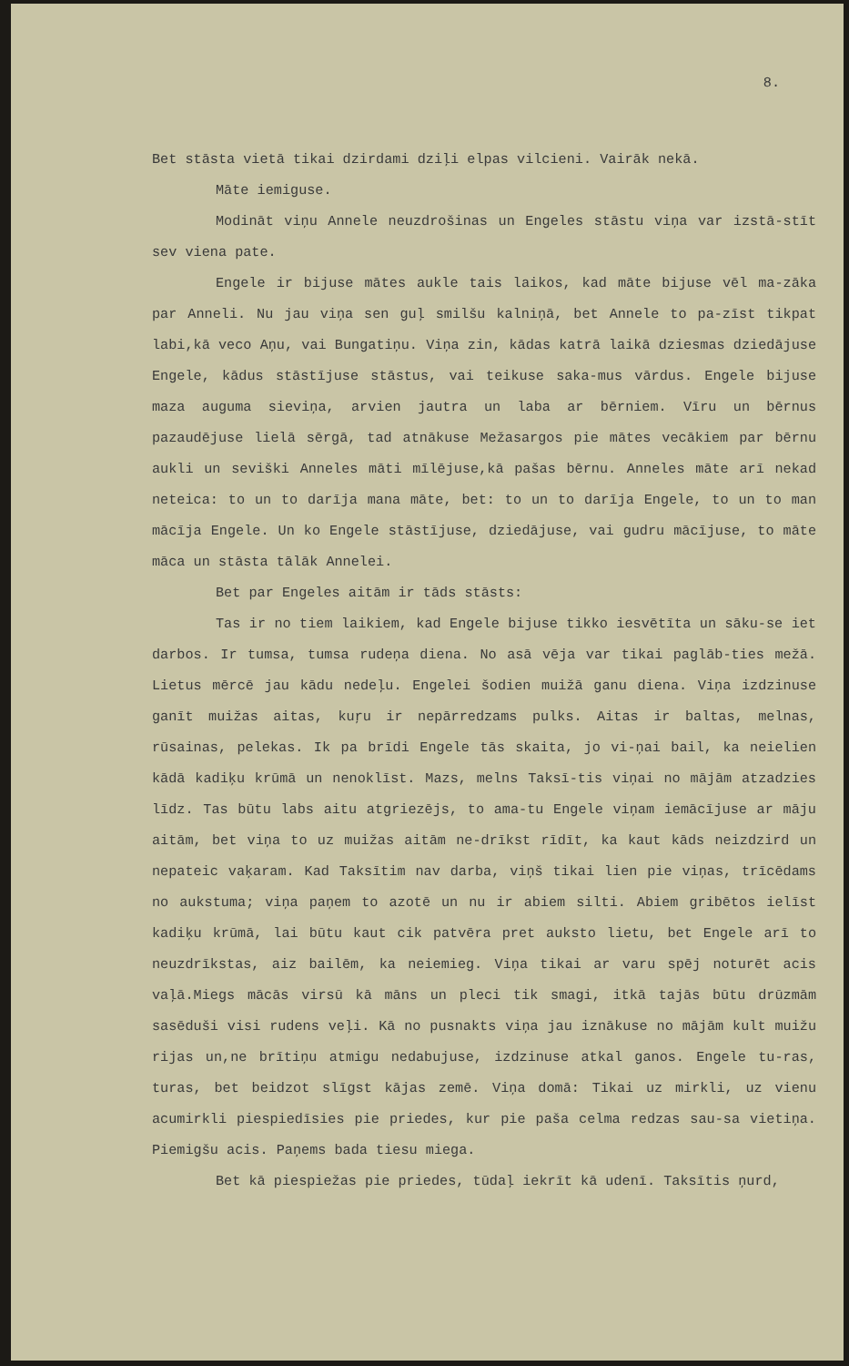8.
Bet stāsta vietā tikai dzirdami dziļi elpas vilcieni. Vairāk nekā.
Māte iemiguse.
Modināt viņu Annele neuzdrošinas un Engeles stāstu viņa var izstā-stīt sev viena pate.
Engele ir bijuse mātes aukle tais laikos, kad māte bijuse vēl ma-zāka par Anneli. Nu jau viņa sen guļ smilšu kalniņā, bet Annele to pa-zīst tikpat labi,kā veco Aņu, vai Bungatiņu. Viņa zin, kādas katrā laikā dziesmas dziedājuse Engele, kādus stāstījuse stāstus, vai teikuse saka-mus vārdus. Engele bijuse maza auguma sieviņa, arvien jautra un laba ar bērniem. Vīru un bērnus pazaudējuse lielā sērgā, tad atnākuse Mežasargos pie mātes vecākiem par bērnu aukli un seviški Anneles māti mīlējuse,kā pašas bērnu. Anneles māte arī nekad neteica: to un to darīja mana māte, bet: to un to darīja Engele, to un to man mācīja Engele. Un ko Engele stāstījuse, dziedājuse, vai gudru mācījuse, to māte māca un stāsta tālāk Annelei.
Bet par Engeles aitām ir tāds stāsts:
Tas ir no tiem laikiem, kad Engele bijuse tikko iesvētīta un sāku-se iet darbos. Ir tumsa, tumsa rudeņa diena. No asā vēja var tikai paglāb-ties mežā. Lietus mērcē jau kādu nedeļu. Engelei šodien muižā ganu diena. Viņa izdzinuse ganīt muižas aitas, kuŗu ir nepārredzams pulks. Aitas ir baltas, melnas, rūsainas, pelekas. Ik pa brīdi Engele tās skaita, jo vi-ņai bail, ka neielien kādā kadiķu krūmā un nenoklīst. Mazs, melns Taksī-tis viņai no mājām atzadzies līdz. Tas būtu labs aitu atgriezējs, to ama-tu Engele viņam iemācījuse ar māju aitām, bet viņa to uz muižas aitām ne-drīkst rīdīt, ka kaut kāds neizdzird un nepateic vaķaram. Kad Taksītim nav darba, viņš tikai lien pie viņas, trīcēdams no aukstuma; viņa paņem to azotē un nu ir abiem silti. Abiem gribētos ielīst kadiķu krūmā, lai būtu kaut cik patvēra pret auksto lietu, bet Engele arī to neuzdrīkstas, aiz bailēm, ka neiemieg. Viņa tikai ar varu spēj noturēt acis vaļā.Miegs mācās virsū kā māns un pleci tik smagi, itkā tajās būtu drūzmām sasēduši visi rudens veļi. Kā no pusnakts viņa jau iznākuse no mājām kult muižu rijas un,ne brītiņu atmigu nedabujuse, izdzinuse atkal ganos. Engele tu-ras, turas, bet beidzot slīgst kājas zemē. Viņa domā: Tikai uz mirkli, uz vienu acumirkli piespiedīsies pie priedes, kur pie paša celma redzas sau-sa vietiņa. Piemigšu acis. Paņems bada tiesu miega.
Bet kā piespiežas pie priedes, tūdaļ iekrīt kā udenī. Taksītis ņurd,